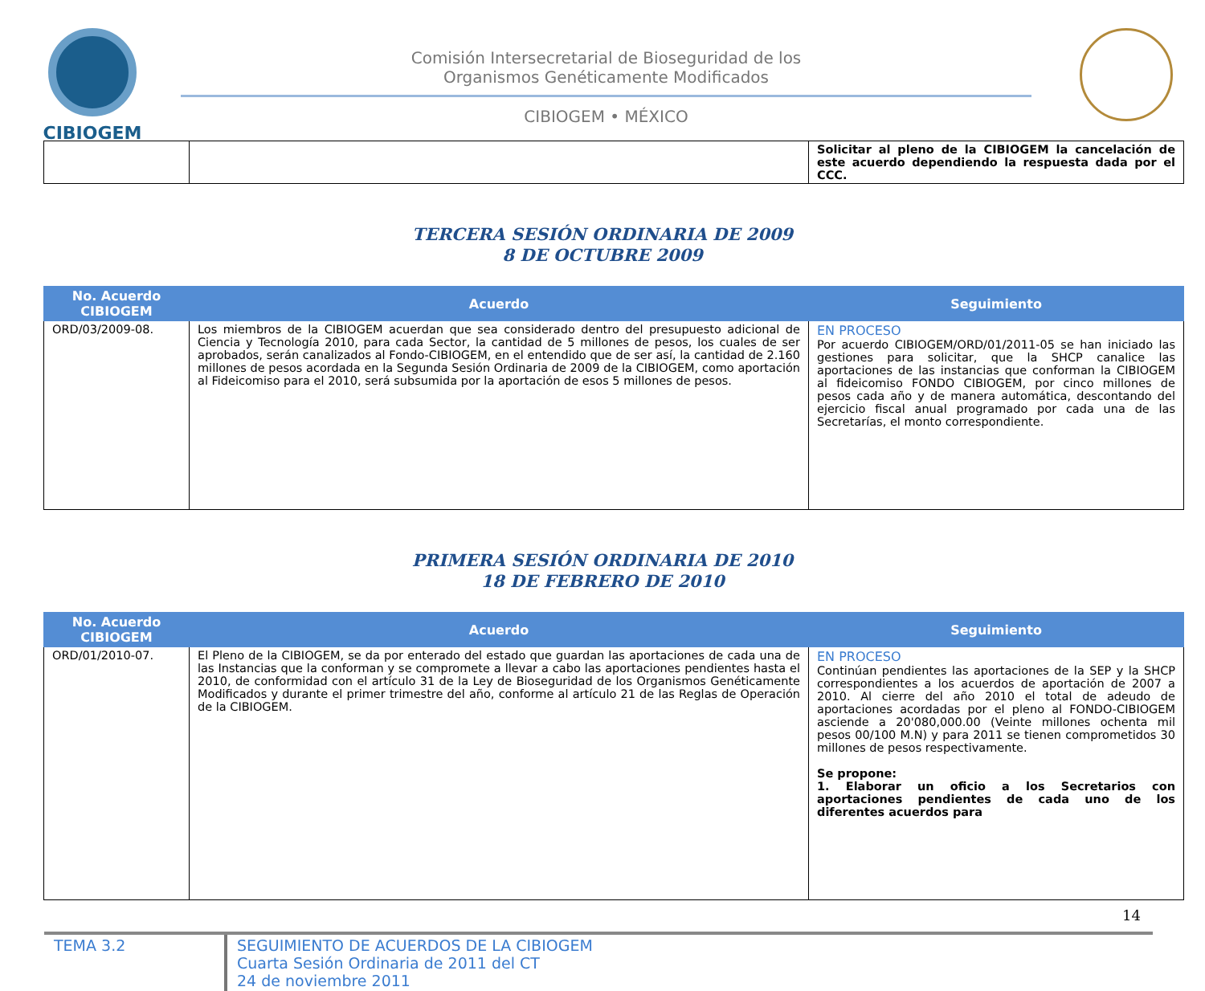CIBIOGEM
Comisión Intersecretarial de Bioseguridad de los
Organismos Genéticamente Modificados
CIBIOGEM • MÉXICO
| | | Solicitar al pleno de la CIBIOGEM la cancelación de este acuerdo dependiendo la respuesta dada por el CCC. |
TERCERA SESIÓN ORDINARIA DE 2009
8 DE OCTUBRE 2009
| No. Acuerdo CIBIOGEM | Acuerdo | Seguimiento |
| --- | --- | --- |
| ORD/03/2009-08. | Los miembros de la CIBIOGEM acuerdan que sea considerado dentro del presupuesto adicional de Ciencia y Tecnología 2010, para cada Sector, la cantidad de 5 millones de pesos, los cuales de ser aprobados, serán canalizados al Fondo-CIBIOGEM, en el entendido que de ser así, la cantidad de 2.160 millones de pesos acordada en la Segunda Sesión Ordinaria de 2009 de la CIBIOGEM, como aportación al Fideicomiso para el 2010, será subsumida por la aportación de esos 5 millones de pesos. | EN PROCESO Por acuerdo CIBIOGEM/ORD/01/2011-05 se han iniciado las gestiones para solicitar, que la SHCP canalice las aportaciones de las instancias que conforman la CIBIOGEM al fideicomiso FONDO CIBIOGEM, por cinco millones de pesos cada año y de manera automática, descontando del ejercicio fiscal anual programado por cada una de las Secretarías, el monto correspondiente. |
PRIMERA SESIÓN ORDINARIA DE 2010
18 DE FEBRERO DE 2010
| No. Acuerdo CIBIOGEM | Acuerdo | Seguimiento |
| --- | --- | --- |
| ORD/01/2010-07. | El Pleno de la CIBIOGEM, se da por enterado del estado que guardan las aportaciones de cada una de las Instancias que la conforman y se compromete a llevar a cabo las aportaciones pendientes hasta el 2010, de conformidad con el artículo 31 de la Ley de Bioseguridad de los Organismos Genéticamente Modificados y durante el primer trimestre del año, conforme al artículo 21 de las Reglas de Operación de la CIBIOGEM. | EN PROCESO Continúan pendientes las aportaciones de la SEP y la SHCP correspondientes a los acuerdos de aportación de 2007 a 2010. Al cierre del año 2010 el total de adeudo de aportaciones acordadas por el pleno al FONDO-CIBIOGEM asciende a 20'080,000.00 (Veinte millones ochenta mil pesos 00/100 M.N) y para 2011 se tienen comprometidos 30 millones de pesos respectivamente. Se propone: 1. Elaborar un oficio a los Secretarios con aportaciones pendientes de cada uno de los diferentes acuerdos para |
14
TEMA 3.2 SEGUIMIENTO DE ACUERDOS DE LA CIBIOGEM
Cuarta Sesión Ordinaria de 2011 del CT
24 de noviembre 2011